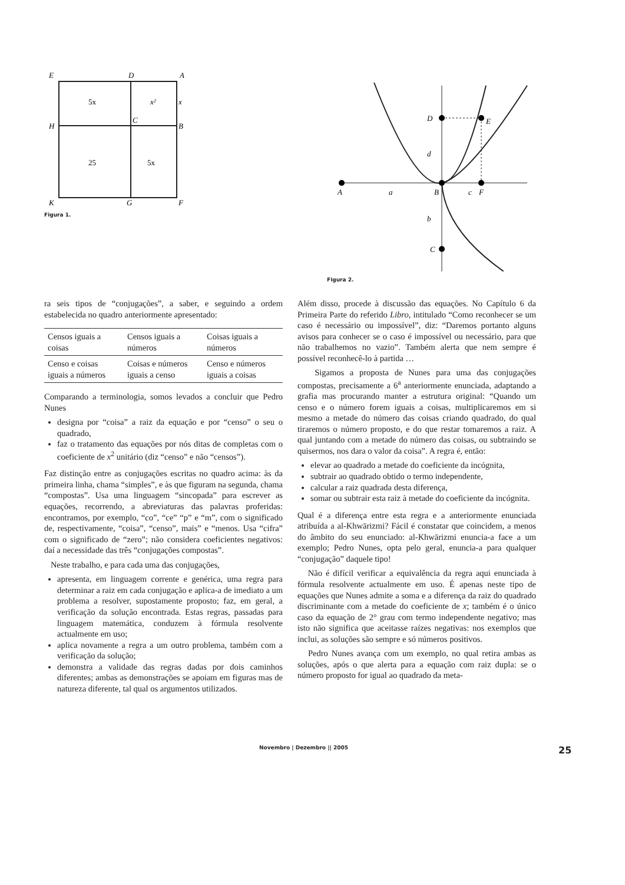E
D
A
H
C
B
K
G
F
5x
x²
x
25
5x
Figura 1.
D
E
d
A
a
B
c
F
b
C
Figura 2.
ra seis tipos de “conjugações”, a saber, e seguindo a ordem estabelecida no quadro anteriormente apresentado:
| Censos iguais a coisas | Censos iguais a números | Coisas iguais a números |
| Censo e coisas iguais a números | Coisas e números iguais a censo | Censo e números iguais a coisas |
Comparando a terminologia, somos levados a concluir que Pedro Nunes
designa por “coisa” a raiz da equação e por “censo” o seu o quadrado,
faz o tratamento das equações por nós ditas de completas com o coeficiente de x<sup>2</sup> unitário (diz “censo” e não “censos”).
Faz distinção entre as conjugações escritas no quadro acima: às da primeira linha, chama “simples”, e às que figuram na segunda, chama “compostas”. Usa uma linguagem “sincopada” para escrever as equações, recorrendo, a abreviaturas das palavras proferidas: encontramos, por exemplo, “co”, “ce” “p” e “m”, com o significado de, respectivamente, “coisa”, “censo”, mais” e “menos. Usa “cifra” com o significado de “zero”; não considera coeficientes negativos: daí a necessidade das três “conjugações compostas”.
Neste trabalho, e para cada uma das conjugações,
apresenta, em linguagem corrente e genérica, uma regra para determinar a raiz em cada conjugação e aplica-a de imediato a um problema a resolver, supostamente proposto; faz, em geral, a verificação da solução encontrada. Estas regras, passadas para linguagem matemática, conduzem à fórmula resolvente actualmente em uso;
aplica novamente a regra a um outro problema, também com a verificação da solução;
demonstra a validade das regras dadas por dois caminhos diferentes; ambas as demonstrações se apoiam em figuras mas de natureza diferente, tal qual os argumentos utilizados.
Além disso, procede à discussão das equações. No Capítulo 6 da Primeira Parte do referido Libro, intitulado “Como reconhecer se um caso é necessário ou impossível”, diz: “Daremos portanto alguns avisos para conhecer se o caso é impossível ou necessário, para que não trabalhemos no vazio”. Também alerta que nem sempre é possível reconhecê-lo à partida …
Sigamos a proposta de Nunes para uma das conjugações compostas, precisamente a 6<sup>a</sup> anteriormente enunciada, adaptando a grafia mas procurando manter a estrutura original: “Quando um censo e o número forem iguais a coisas, multiplicaremos em si mesmo a metade do número das coisas criando quadrado, do qual tiraremos o número proposto, e do que restar tomaremos a raiz. A qual juntando com a metade do número das coisas, ou subtraindo se quisermos, nos dara o valor da coisa”. A regra é, então:
elevar ao quadrado a metade do coeficiente da incógnita,
subtrair ao quadrado obtido o termo independente,
calcular a raiz quadrada desta diferença,
somar ou subtrair esta raiz à metade do coeficiente da incógnita.
Qual é a diferença entre esta regra e a anteriormente enunciada atribuída a al-Khwārizmi? Fácil é constatar que coincidem, a menos do âmbito do seu enunciado: al-Khwārizmi enuncia-a face a um exemplo; Pedro Nunes, opta pelo geral, enuncia-a para qualquer “conjugação” daquele tipo!
Não é difícil verificar a equivalência da regra aqui enunciada à fórmula resolvente actualmente em uso. É apenas neste tipo de equações que Nunes admite a soma e a diferença da raiz do quadrado discriminante com a metade do coeficiente de x; também é o único caso da equação de 2° grau com termo independente negativo; mas isto não significa que aceitasse raízes negativas: nos exemplos que inclui, as soluções são sempre e só números positivos.
Pedro Nunes avança com um exemplo, no qual retira ambas as soluções, após o que alerta para a equação com raiz dupla: se o número proposto for igual ao quadrado da meta-
Novembro | Dezembro || 2005 25